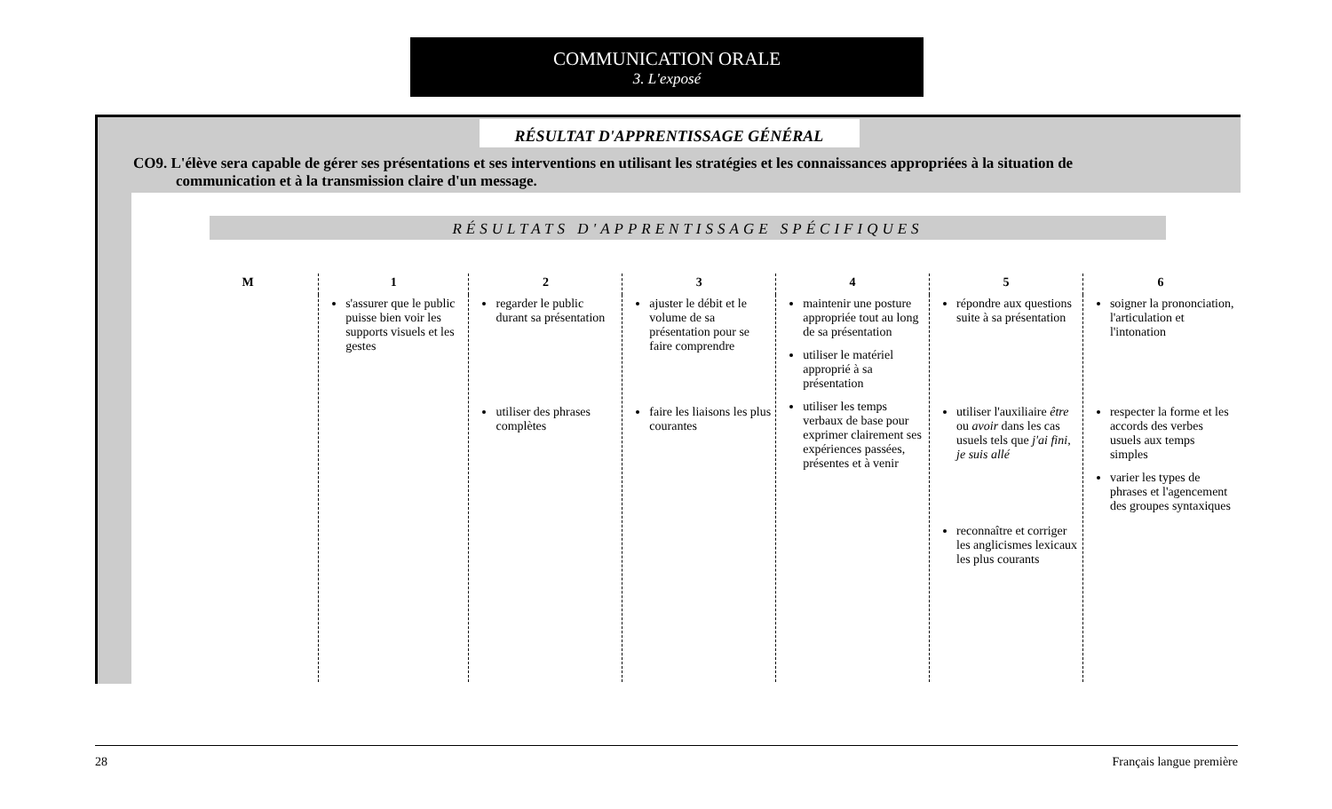COMMUNICATION ORALE
3. L'exposé
RÉSULTAT D'APPRENTISSAGE GÉNÉRAL
CO9. L'élève sera capable de gérer ses présentations et ses interventions en utilisant les stratégies et les connaissances appropriées à la situation de communication et à la transmission claire d'un message.
RÉSULTATS D'APPRENTISSAGE SPÉCIFIQUES
| M | 1 | 2 | 3 | 4 | 5 | 6 |
| --- | --- | --- | --- | --- | --- | --- |
| | s'assurer que le public puisse bien voir les supports visuels et les gestes | regarder le public durant sa présentation utiliser des phrases complètes | ajuster le débit et le volume de sa présentation pour se faire comprendre faire les liaisons les plus courantes | maintenir une posture appropriée tout au long de sa présentation utiliser le matériel approprié à sa présentation utiliser les temps verbaux de base pour exprimer clairement ses expériences passées, présentes et à venir | répondre aux questions suite à sa présentation utiliser l'auxiliaire être ou avoir dans les cas usuels tels que j'ai fini, je suis allé reconnaître et corriger les anglicismes lexicaux les plus courants | soigner la prononciation, l'articulation et l'intonation respecter la forme et les accords des verbes usuels aux temps simples varier les types de phrases et l'agencement des groupes syntaxiques |
28 Français langue première